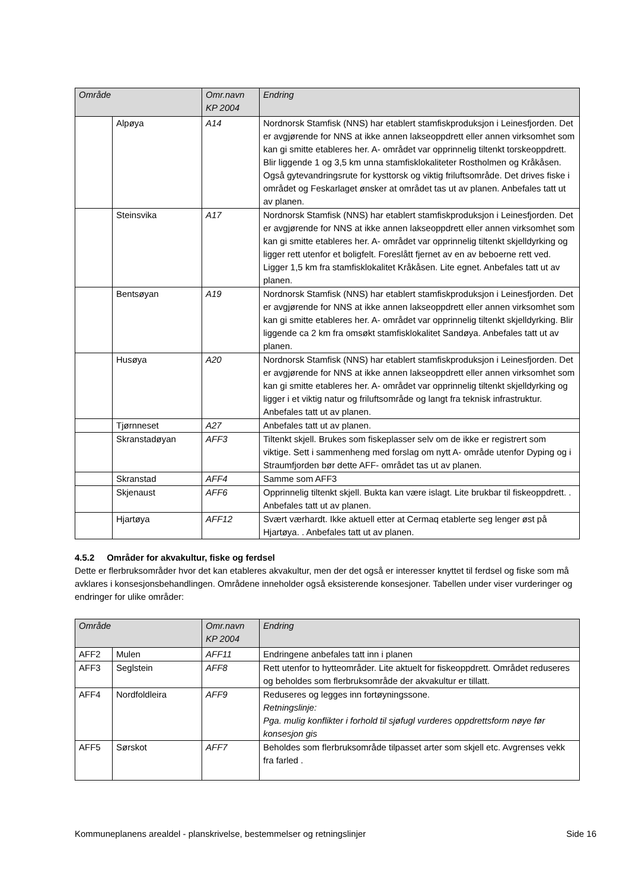| Område | | Omr.navn KP 2004 | Endring |
| --- | --- | --- | --- |
| | Alpøya | A14 | Nordnorsk Stamfisk (NNS) har etablert stamfiskproduksjon i Leinesfjorden. Det er avgjørende for NNS at ikke annen lakseoppdrett eller annen virksomhet som kan gi smitte etableres her. A- området var opprinnelig tiltenkt torskeoppdrett. Blir liggende 1 og 3,5 km unna stamfisklokaliteter Rostholmen og Kråkåsen. Også gytevandringsrute for kysttorsk og viktig friluftsområde. Det drives fiske i området og Feskarlaget ønsker at området tas ut av planen. Anbefales tatt ut av planen. |
| | Steinsvika | A17 | Nordnorsk Stamfisk (NNS) har etablert stamfiskproduksjon i Leinesfjorden. Det er avgjørende for NNS at ikke annen lakseoppdrett eller annen virksomhet som kan gi smitte etableres her. A- området var opprinnelig tiltenkt skjelldyrking og ligger rett utenfor et boligfelt. Foreslått fjernet av en av beboerne rett ved. Ligger 1,5 km fra stamfisklokalitet Kråkåsen. Lite egnet. Anbefales tatt ut av planen. |
| | Bentsøyan | A19 | Nordnorsk Stamfisk (NNS) har etablert stamfiskproduksjon i Leinesfjorden. Det er avgjørende for NNS at ikke annen lakseoppdrett eller annen virksomhet som kan gi smitte etableres her. A- området var opprinnelig tiltenkt skjelldyrking. Blir liggende ca 2 km fra omsøkt stamfisklokalitet Sandøya. Anbefales tatt ut av planen. |
| | Husøya | A20 | Nordnorsk Stamfisk (NNS) har etablert stamfiskproduksjon i Leinesfjorden. Det er avgjørende for NNS at ikke annen lakseoppdrett eller annen virksomhet som kan gi smitte etableres her. A- området var opprinnelig tiltenkt skjelldyrking og ligger i et viktig natur og friluftsområde og langt fra teknisk infrastruktur. Anbefales tatt ut av planen. |
| | Tjørnneset | A27 | Anbefales tatt ut av planen. |
| | Skranstadøyan | AFF3 | Tiltenkt skjell. Brukes som fiskeplasser selv om de ikke er registrert som viktige. Sett i sammenheng med forslag om nytt A- område utenfor Dyping og i Straumfjorden bør dette AFF- området tas ut av planen. |
| | Skranstad | AFF4 | Samme som AFF3 |
| | Skjenaust | AFF6 | Opprinnelig tiltenkt skjell. Bukta kan være islagt. Lite brukbar til fiskeoppdrett. . Anbefales tatt ut av planen. |
| | Hjartøya | AFF12 | Svært værhardt. Ikke aktuell etter at Cermaq etablerte seg lenger øst på Hjartøya. . Anbefales tatt ut av planen. |
4.5.2 Områder for akvakultur, fiske og ferdsel
Dette er flerbruksområder hvor det kan etableres akvakultur, men der det også er interesser knyttet til ferdsel og fiske som må avklares i konsesjonsbehandlingen. Områdene inneholder også eksisterende konsesjoner. Tabellen under viser vurderinger og endringer for ulike områder:
| Område | | Omr.navn KP 2004 | Endring |
| --- | --- | --- | --- |
| AFF2 | Mulen | AFF11 | Endringene anbefales tatt inn i planen |
| AFF3 | Seglstein | AFF8 | Rett utenfor to hytteområder. Lite aktuelt for fiskeoppdrett. Området reduseres og beholdes som flerbruksområde der akvakultur er tillatt. |
| AFF4 | Nordfoldleira | AFF9 | Reduseres og legges inn fortøyningssone. Retningslinje: Pga. mulig konflikter i forhold til sjøfugl vurderes oppdrettsform nøye før konsesjon gis |
| AFF5 | Sørskot | AFF7 | Beholdes som flerbruksområde tilpasset arter som skjell etc. Avgrenses vekk fra farled . |
Kommuneplanens arealdel - planskrivelse, bestemmelser og retningslinjer Side 16